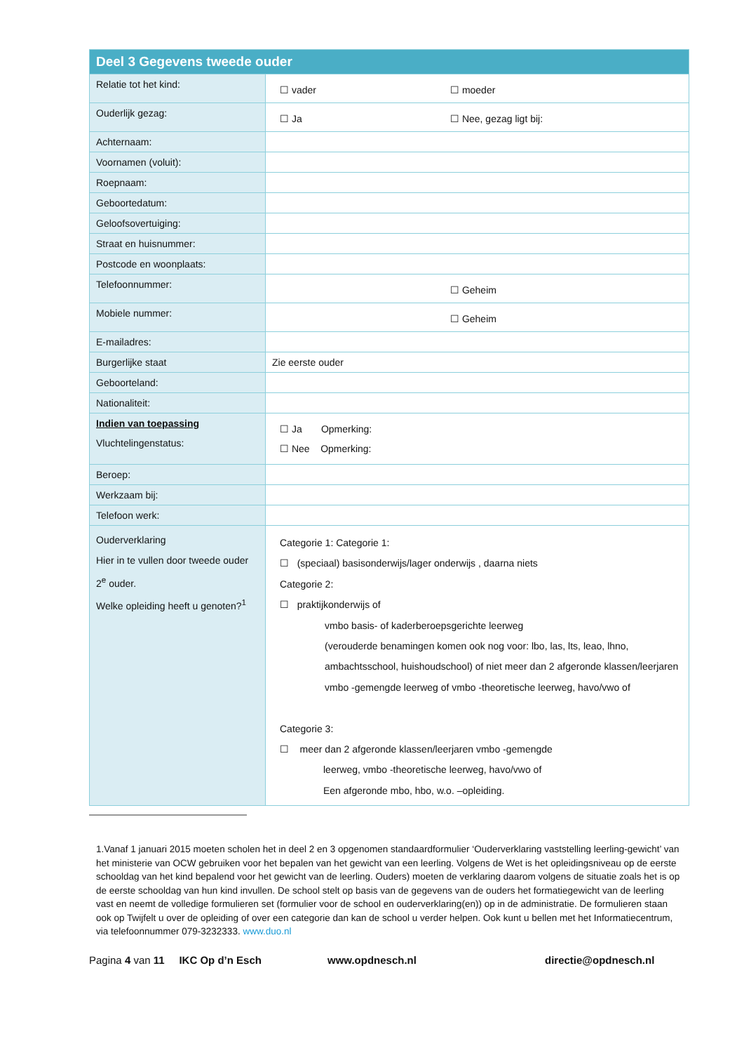| Deel 3 Gegevens tweede ouder | |
| --- | --- |
| Relatie tot het kind: | ☐ vader ☐ moeder |
| Ouderlijk gezag: | ☐ Ja ☐ Nee, gezag ligt bij: |
| Achternaam: | |
| Voornamen (voluit): | |
| Roepnaam: | |
| Geboortedatum: | |
| Geloofsovertuiging: | |
| Straat en huisnummer: | |
| Postcode en woonplaats: | |
| Telefoonnummer: | ☐ Geheim |
| Mobiele nummer: | ☐ Geheim |
| E-mailadres: | |
| Burgerlijke staat | Zie eerste ouder |
| Geboorteland: | |
| Nationaliteit: | |
| Indien van toepassing Vluchtelingenstatus: | ☐ Ja Opmerking: ☐ Nee Opmerking: |
| Beroep: | |
| Werkzaam bij: | |
| Telefoon werk: | |
| Ouderverklaring Hier in te vullen door tweede ouder 2<sup>e</sup> ouder. Welke opleiding heeft u genoten?<sup>1</sup> | Categorie 1: Categorie 1: ☐ (speciaal) basisonderwijs/lager onderwijs , daarna niets Categorie 2: ☐ praktijkonderwijs of vmbo basis- of kaderberoepsgerichte leerweg (verouderde benamingen komen ook nog voor: lbo, las, lts, leao, lhno, ambachtsschool, huishoudschool) of niet meer dan 2 afgeronde klassen/leerjaren vmbo -gemengde leerweg of vmbo -theoretische leerweg, havo/vwo of Categorie 3: ☐ meer dan 2 afgeronde klassen/leerjaren vmbo -gemengde leerweg, vmbo -theoretische leerweg, havo/vwo of Een afgeronde mbo, hbo, w.o. –opleiding. |
1.Vanaf 1 januari 2015 moeten scholen het in deel 2 en 3 opgenomen standaardformulier ‘Ouderverklaring vaststelling leerling-gewicht’ van het ministerie van OCW gebruiken voor het bepalen van het gewicht van een leerling. Volgens de Wet is het opleidingsniveau op de eerste schooldag van het kind bepalend voor het gewicht van de leerling. Ouders) moeten de verklaring daarom volgens de situatie zoals het is op de eerste schooldag van hun kind invullen. De school stelt op basis van de gegevens van de ouders het formatiegewicht van de leerling vast en neemt de volledige formulieren set (formulier voor de school en ouderverklaring(en)) op in de administratie. De formulieren staan ook op Twijfelt u over de opleiding of over een categorie dan kan de school u verder helpen. Ook kunt u bellen met het Informatiecentrum, via telefoonnummer 079-3232333. www.duo.nl
Pagina 4 van 11 IKC Op d’n Esch www.opdnesch.nl directie@opdnesch.nl